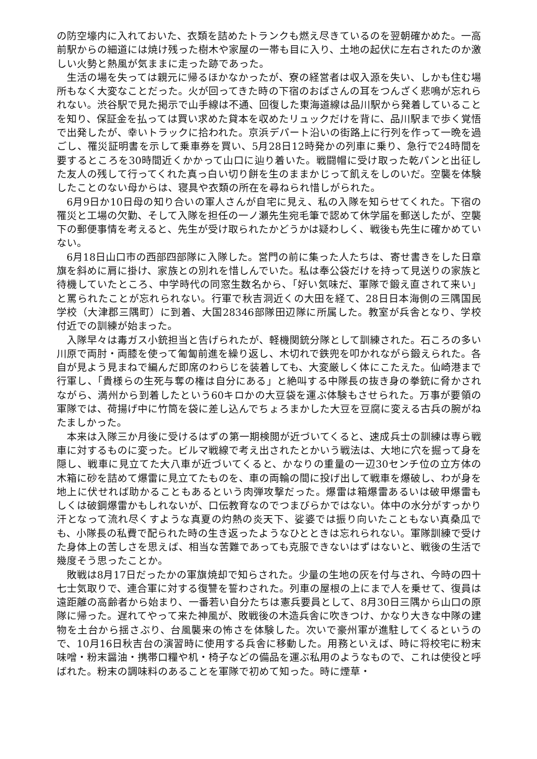の防空壕内に入れておいた、衣類を詰めたトランクも燃え尽きているのを翌朝確かめた。一高前駅からの細道には焼け残った樹木や家屋の一帯も目に入り、土地の起伏に左右されたのか激しい火勢と熱風が気ままに走った跡であった。
生活の場を失っては親元に帰るほかなかったが、寮の経営者は収入源を失い、しかも住む場所もなく大変なことだった。火が回ってきた時の下宿のおばさんの耳をつんざく悲鳴が忘れられない。渋谷駅で見た掲示で山手線は不通、回復した東海道線は品川駅から発着していることを知り、保証金を払っては買い求めた貸本を収めたリュックだけを背に、品川駅まで歩く覚悟で出発したが、幸いトラックに拾われた。京浜デパート沿いの街路上に行列を作って一晩を過ごし、罹災証明書を示して乗車券を買い、5月28日12時発かの列車に乗り、急行で24時間を要するところを30時間近くかかって山口に辿り着いた。戦闘帽に受け取った乾パンと出征した友人の残して行ってくれた真っ白い切り餅を生のままかじって飢えをしのいだ。空襲を体験したことのない母からは、寝具や衣類の所在を尋ねられ惜しがられた。
6月9日か10日母の知り合いの軍人さんが自宅に見え、私の入隊を知らせてくれた。下宿の罹災と工場の欠勤、そして入隊を担任の一ノ瀬先生宛毛筆で認めて休学届を郵送したが、空襲下の郵便事情を考えると、先生が受け取られたかどうかは疑わしく、戦後も先生に確かめていない。
6月18日山口市の西部四部隊に入隊した。営門の前に集った人たちは、寄せ書きをした日章旗を斜めに肩に掛け、家族との別れを惜しんでいた。私は奉公袋だけを持って見送りの家族と待機していたところ、中学時代の同窓生数名から、「好い気味だ、軍隊で鍛え直されて来い」と罵られたことが忘れられない。行軍で秋吉洞近くの大田を経て、28日日本海側の三隅国民学校（大津郡三隅町）に到着、大国28346部隊田辺隊に所属した。教室が兵舎となり、学校付近での訓練が始まった。
入隊早々は毒ガス小銃担当と告げられたが、軽機関銃分隊として訓練された。石ころの多い川原で両肘・両膝を使って匍匐前進を繰り返し、木切れで鉄兜を叩かれながら鍛えられた。各自が見よう見まねで編んだ即席のわらじを装着しても、大変厳しく体にこたえた。仙崎港まで行軍し、「貴様らの生死与奪の権は自分にある」と絶叫する中隊長の抜き身の拳銃に脅かされながら、満州から到着したという60キロかの大豆袋を運ぶ体験もさせられた。万事が要領の軍隊では、荷揚げ中に竹筒を袋に差し込んでちょろまかした大豆を豆腐に変える古兵の腕がねたましかった。
本来は入隊三か月後に受けるはずの第一期検閲が近づいてくると、速成兵士の訓練は専ら戦車に対するものに変った。ビルマ戦線で考え出されたとかいう戦法は、大地に穴を掘って身を隠し、戦車に見立てた大八車が近づいてくると、かなりの重量の一辺30センチ位の立方体の木箱に砂を詰めて爆雷に見立てたものを、車の両輪の間に投げ出して戦車を爆破し、わが身を地上に伏せれば助かることもあるという肉弾攻撃だった。爆雷は箱爆雷あるいは破甲爆雷もしくは破鋼爆雷かもしれないが、口伝教育なのでつまびらかではない。体中の水分がすっかり汗となって流れ尽くすような真夏の灼熱の炎天下、娑婆では振り向いたこともない真桑瓜でも、小隊長の私費で配られた時の生き返ったようなひとときは忘れられない。軍隊訓練で受けた身体上の苦しさを思えば、相当な苦難であっても克服できないはずはないと、戦後の生活で幾度そう思ったことか。
敗戦は8月17日だったかの軍旗焼却で知らされた。少量の生地の灰を付与され、今時の四十七士気取りで、連合軍に対する復讐を誓わされた。列車の屋根の上にまで人を乗せて、復員は遠距離の高齢者から始まり、一番若い自分たちは憲兵要員として、8月30日三隅から山口の原隊に帰った。遅れてやって来た神風が、敗戦後の木造兵舎に吹きつけ、かなり大きな中隊の建物を土台から揺さぶり、台風襲来の怖さを体験した。次いで豪州軍が進駐してくるというので、10月16日秋吉台の演習時に使用する兵舎に移動した。用務といえば、時に将校宅に粉末味噌・粉末醤油・携帯口糧や机・椅子などの備品を運ぶ私用のようなもので、これは使役と呼ばれた。粉末の調味料のあることを軍隊で初めて知った。時に煙草・